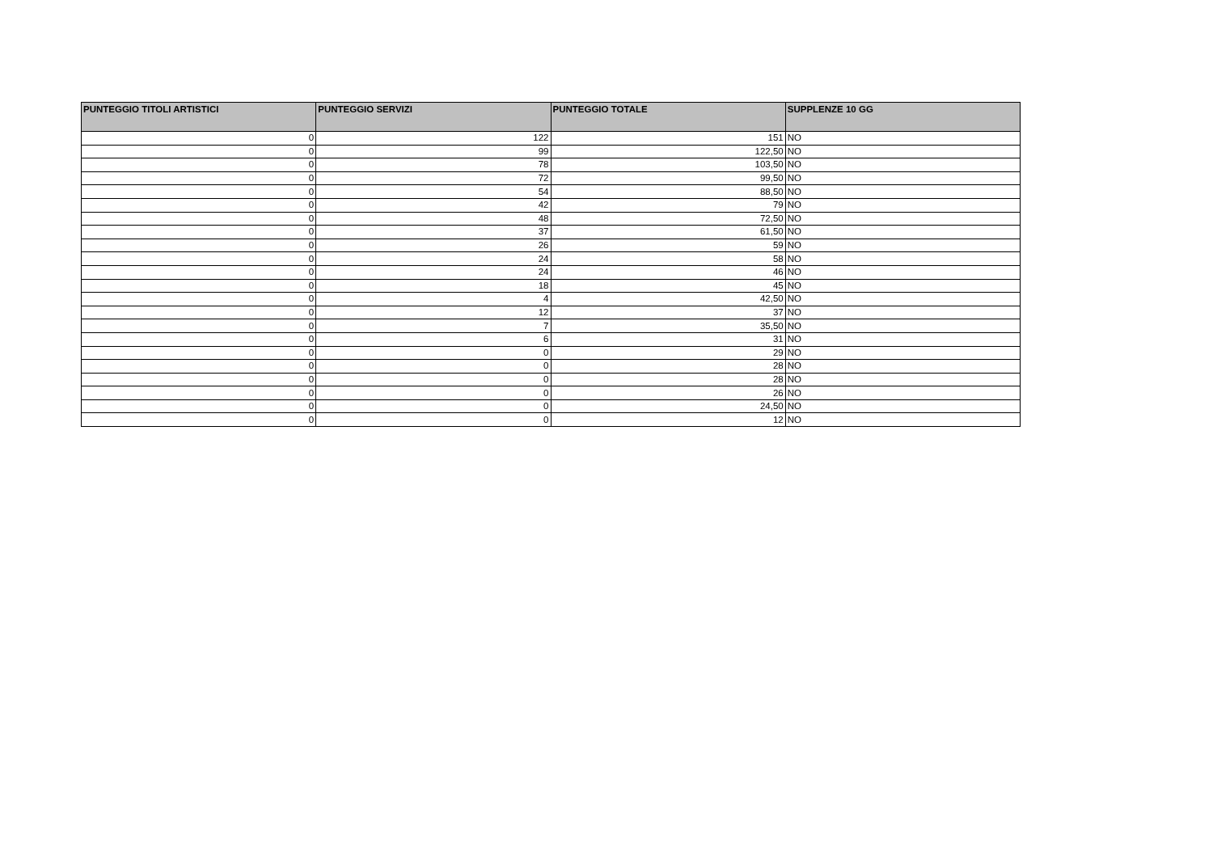| PUNTEGGIO TITOLI ARTISTICI | PUNTEGGIO SERVIZI | PUNTEGGIO TOTALE | SUPPLENZE 10 GG |
| --- | --- | --- | --- |
| 0 | 122 | 151 | NO |
| 0 | 99 | 122,50 | NO |
| 0 | 78 | 103,50 | NO |
| 0 | 72 | 99,50 | NO |
| 0 | 54 | 88,50 | NO |
| 0 | 42 | 79 | NO |
| 0 | 48 | 72,50 | NO |
| 0 | 37 | 61,50 | NO |
| 0 | 26 | 59 | NO |
| 0 | 24 | 58 | NO |
| 0 | 24 | 46 | NO |
| 0 | 18 | 45 | NO |
| 0 | 4 | 42,50 | NO |
| 0 | 12 | 37 | NO |
| 0 | 7 | 35,50 | NO |
| 0 | 6 | 31 | NO |
| 0 | 0 | 29 | NO |
| 0 | 0 | 28 | NO |
| 0 | 0 | 28 | NO |
| 0 | 0 | 26 | NO |
| 0 | 0 | 24,50 | NO |
| 0 | 0 | 12 | NO |